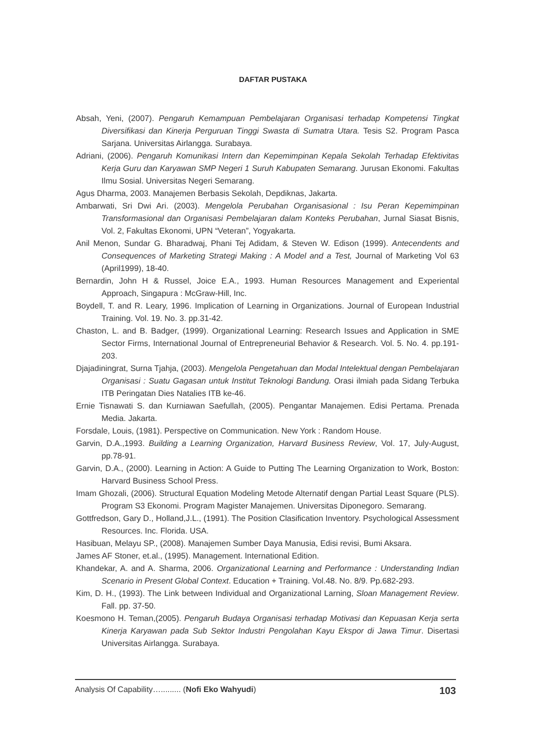DAFTAR PUSTAKA
Absah, Yeni, (2007). Pengaruh Kemampuan Pembelajaran Organisasi terhadap Kompetensi Tingkat Diversifikasi dan Kinerja Perguruan Tinggi Swasta di Sumatra Utara. Tesis S2. Program Pasca Sarjana. Universitas Airlangga. Surabaya.
Adriani, (2006). Pengaruh Komunikasi Intern dan Kepemimpinan Kepala Sekolah Terhadap Efektivitas Kerja Guru dan Karyawan SMP Negeri 1 Suruh Kabupaten Semarang. Jurusan Ekonomi. Fakultas Ilmu Sosial. Universitas Negeri Semarang.
Agus Dharma, 2003. Manajemen Berbasis Sekolah, Depdiknas, Jakarta.
Ambarwati, Sri Dwi Ari. (2003). Mengelola Perubahan Organisasional : Isu Peran Kepemimpinan Transformasional dan Organisasi Pembelajaran dalam Konteks Perubahan, Jurnal Siasat Bisnis, Vol. 2, Fakultas Ekonomi, UPN “Veteran”, Yogyakarta.
Anil Menon, Sundar G. Bharadwaj, Phani Tej Adidam, & Steven W. Edison (1999). Antecendents and Consequences of Marketing Strategi Making : A Model and a Test, Journal of Marketing Vol 63 (April1999), 18-40.
Bernardin, John H & Russel, Joice E.A., 1993. Human Resources Management and Experiental Approach, Singapura : McGraw-Hill, Inc.
Boydell, T. and R. Leary, 1996. Implication of Learning in Organizations. Journal of European Industrial Training. Vol. 19. No. 3. pp.31-42.
Chaston, L. and B. Badger, (1999). Organizational Learning: Research Issues and Application in SME Sector Firms, International Journal of Entrepreneurial Behavior & Research. Vol. 5. No. 4. pp.191-203.
Djajadiningrat, Surna Tjahja, (2003). Mengelola Pengetahuan dan Modal Intelektual dengan Pembelajaran Organisasi : Suatu Gagasan untuk Institut Teknologi Bandung. Orasi ilmiah pada Sidang Terbuka ITB Peringatan Dies Natalies ITB ke-46.
Ernie Tisnawati S. dan Kurniawan Saefullah, (2005). Pengantar Manajemen. Edisi Pertama. Prenada Media. Jakarta.
Forsdale, Louis, (1981). Perspective on Communication. New York : Random House.
Garvin, D.A.,1993. Building a Learning Organization, Harvard Business Review, Vol. 17, July-August, pp.78-91.
Garvin, D.A., (2000). Learning in Action: A Guide to Putting The Learning Organization to Work, Boston: Harvard Business School Press.
Imam Ghozali, (2006). Structural Equation Modeling Metode Alternatif dengan Partial Least Square (PLS). Program S3 Ekonomi. Program Magister Manajemen. Universitas Diponegoro. Semarang.
Gottfredson, Gary D., Holland,J.L., (1991). The Position Clasification Inventory. Psychological Assessment Resources. Inc. Florida. USA.
Hasibuan, Melayu SP., (2008). Manajemen Sumber Daya Manusia, Edisi revisi, Bumi Aksara.
James AF Stoner, et.al., (1995). Management. International Edition.
Khandekar, A. and A. Sharma, 2006. Organizational Learning and Performance : Understanding Indian Scenario in Present Global Context. Education + Training. Vol.48. No. 8/9. Pp.682-293.
Kim, D. H., (1993). The Link between Individual and Organizational Larning, Sloan Management Review. Fall. pp. 37-50.
Koesmono H. Teman,(2005). Pengaruh Budaya Organisasi terhadap Motivasi dan Kepuasan Kerja serta Kinerja Karyawan pada Sub Sektor Industri Pengolahan Kayu Ekspor di Jawa Timur. Disertasi Universitas Airlangga. Surabaya.
Analysis Of Capability…......... (Nofi Eko Wahyudi) 103